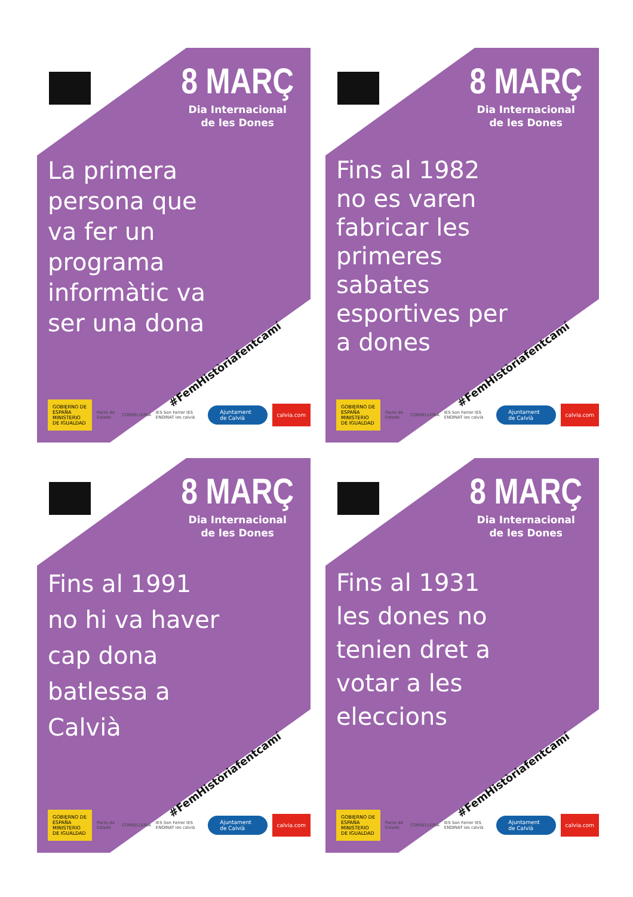8 MARÇ
Dia Internacional
de les Dones
La primera persona que va fer un programa informàtic va ser una dona
#FemHistòriafentcamí
GOBIERNO DE ESPAÑA MINISTERIO DE IGUALDAD
Pacto de Estado CONSELLERIA
IES Son Ferrer IES ENDINAT ies calvià
Ajuntament de Calvià
calvia.com
8 MARÇ
Dia Internacional
de les Dones
Fins al 1982 no es varen fabricar les primeres sabates esportives per a dones
#FemHistòriafentcamí
GOBIERNO DE ESPAÑA MINISTERIO DE IGUALDAD
Pacto de Estado CONSELLERIA
IES Son Ferrer IES ENDINAT ies calvià
Ajuntament de Calvià
calvia.com
8 MARÇ
Dia Internacional
de les Dones
Fins al 1991 no hi va haver cap dona batlessa a Calvià
#FemHistòriafentcamí
GOBIERNO DE ESPAÑA MINISTERIO DE IGUALDAD
Pacto de Estado CONSELLERIA
IES Son Ferrer IES ENDINAT ies calvià
Ajuntament de Calvià
calvia.com
8 MARÇ
Dia Internacional
de les Dones
Fins al 1931 les dones no tenien dret a votar a les eleccions
#FemHistòriafentcamí
GOBIERNO DE ESPAÑA MINISTERIO DE IGUALDAD
Pacto de Estado CONSELLERIA
IES Son Ferrer IES ENDINAT ies calvià
Ajuntament de Calvià
calvia.com